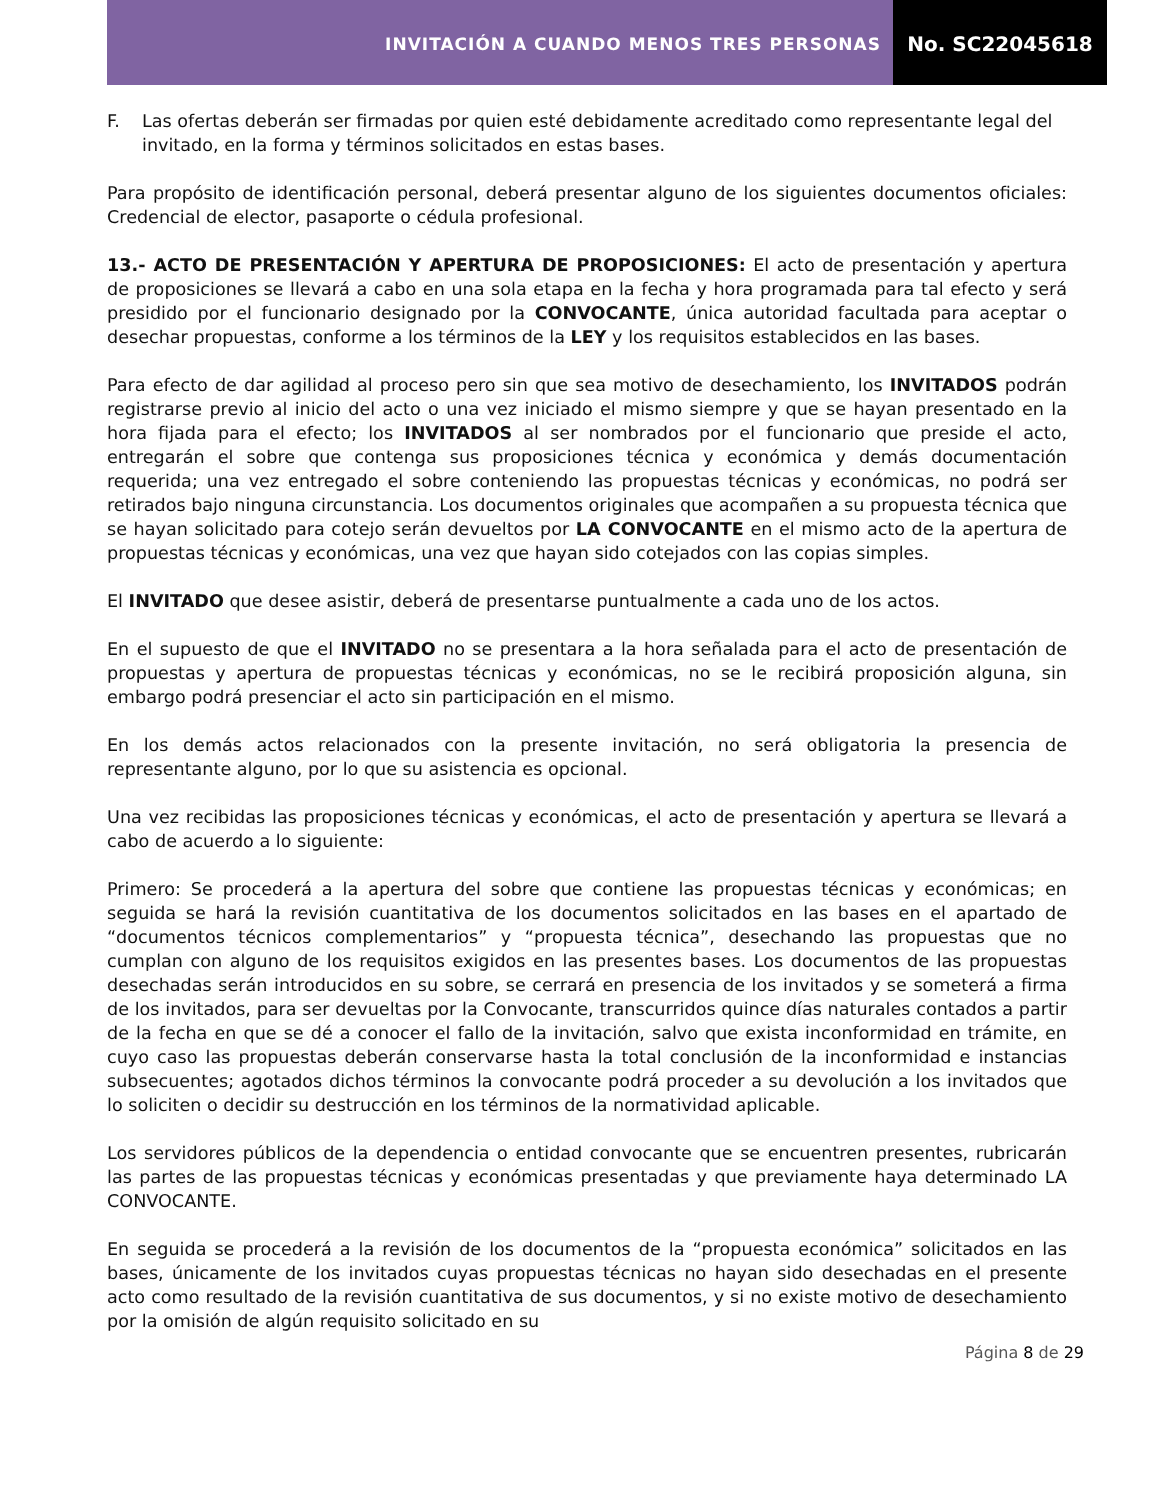INVITACIÓN A CUANDO MENOS TRES PERSONAS
No. SC22045618
F. Las ofertas deberán ser firmadas por quien esté debidamente acreditado como representante legal del invitado, en la forma y términos solicitados en estas bases.
Para propósito de identificación personal, deberá presentar alguno de los siguientes documentos oficiales: Credencial de elector, pasaporte o cédula profesional.
13.- ACTO DE PRESENTACIÓN Y APERTURA DE PROPOSICIONES: El acto de presentación y apertura de proposiciones se llevará a cabo en una sola etapa en la fecha y hora programada para tal efecto y será presidido por el funcionario designado por la CONVOCANTE, única autoridad facultada para aceptar o desechar propuestas, conforme a los términos de la LEY y los requisitos establecidos en las bases.
Para efecto de dar agilidad al proceso pero sin que sea motivo de desechamiento, los INVITADOS podrán registrarse previo al inicio del acto o una vez iniciado el mismo siempre y que se hayan presentado en la hora fijada para el efecto; los INVITADOS al ser nombrados por el funcionario que preside el acto, entregarán el sobre que contenga sus proposiciones técnica y económica y demás documentación requerida; una vez entregado el sobre conteniendo las propuestas técnicas y económicas, no podrá ser retirados bajo ninguna circunstancia. Los documentos originales que acompañen a su propuesta técnica que se hayan solicitado para cotejo serán devueltos por LA CONVOCANTE en el mismo acto de la apertura de propuestas técnicas y económicas, una vez que hayan sido cotejados con las copias simples.
El INVITADO que desee asistir, deberá de presentarse puntualmente a cada uno de los actos.
En el supuesto de que el INVITADO no se presentara a la hora señalada para el acto de presentación de propuestas y apertura de propuestas técnicas y económicas, no se le recibirá proposición alguna, sin embargo podrá presenciar el acto sin participación en el mismo.
En los demás actos relacionados con la presente invitación, no será obligatoria la presencia de representante alguno, por lo que su asistencia es opcional.
Una vez recibidas las proposiciones técnicas y económicas, el acto de presentación y apertura se llevará a cabo de acuerdo a lo siguiente:
Primero: Se procederá a la apertura del sobre que contiene las propuestas técnicas y económicas; en seguida se hará la revisión cuantitativa de los documentos solicitados en las bases en el apartado de “documentos técnicos complementarios” y “propuesta técnica”, desechando las propuestas que no cumplan con alguno de los requisitos exigidos en las presentes bases. Los documentos de las propuestas desechadas serán introducidos en su sobre, se cerrará en presencia de los invitados y se someterá a firma de los invitados, para ser devueltas por la Convocante, transcurridos quince días naturales contados a partir de la fecha en que se dé a conocer el fallo de la invitación, salvo que exista inconformidad en trámite, en cuyo caso las propuestas deberán conservarse hasta la total conclusión de la inconformidad e instancias subsecuentes; agotados dichos términos la convocante podrá proceder a su devolución a los invitados que lo soliciten o decidir su destrucción en los términos de la normatividad aplicable.
Los servidores públicos de la dependencia o entidad convocante que se encuentren presentes, rubricarán las partes de las propuestas técnicas y económicas presentadas y que previamente haya determinado LA CONVOCANTE.
En seguida se procederá a la revisión de los documentos de la “propuesta económica” solicitados en las bases, únicamente de los invitados cuyas propuestas técnicas no hayan sido desechadas en el presente acto como resultado de la revisión cuantitativa de sus documentos, y si no existe motivo de desechamiento por la omisión de algún requisito solicitado en su
Página 8 de 29